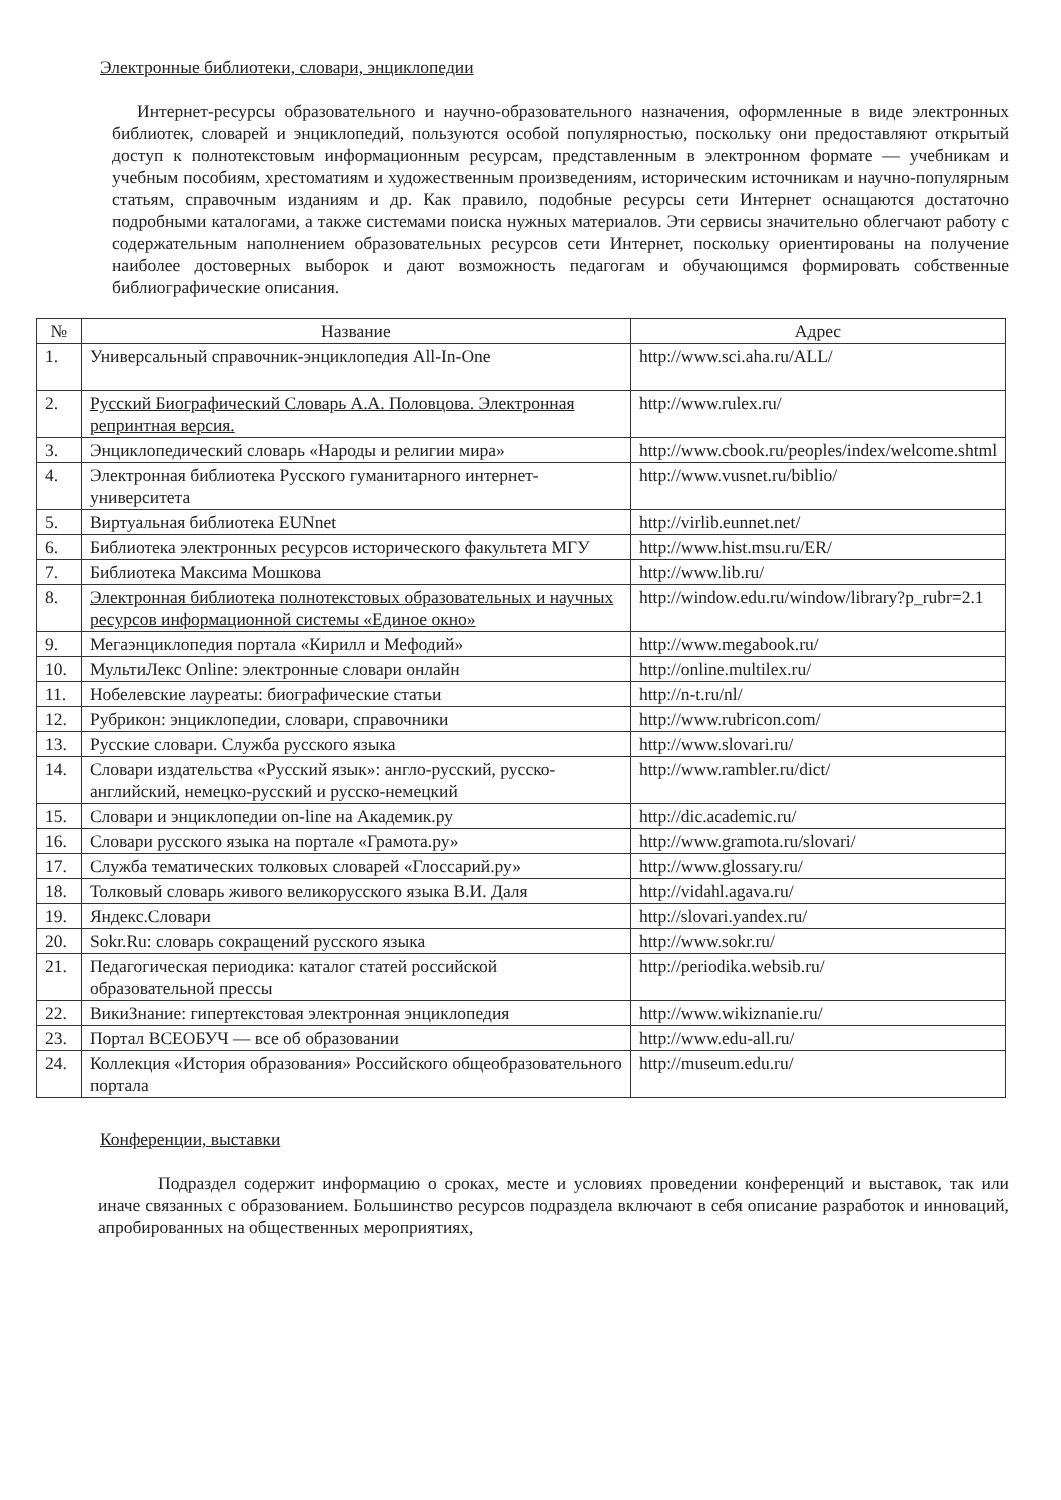Электронные библиотеки, словари, энциклопедии
Интернет-ресурсы образовательного и научно-образовательного назначения, оформленные в виде электронных библиотек, словарей и энциклопедий, пользуются особой популярностью, поскольку они предоставляют открытый доступ к полнотекстовым информационным ресурсам, представленным в электронном формате — учебникам и учебным пособиям, хрестоматиям и художественным произведениям, историческим источникам и научно-популярным статьям, справочным изданиям и др. Как правило, подобные ресурсы сети Интернет оснащаются достаточно подробными каталогами, а также системами поиска нужных материалов. Эти сервисы значительно облегчают работу с содержательным наполнением образовательных ресурсов сети Интернет, поскольку ориентированы на получение наиболее достоверных выборок и дают возможность педагогам и обучающимся формировать собственные библиографические описания.
| № | Название | Адрес |
| --- | --- | --- |
| 1. | Универсальный справочник-энциклопедия All-In-One | http://www.sci.aha.ru/ALL/ |
| 2. | Русский Биографический Словарь А.А. Половцова. Электронная репринтная версия. | http://www.rulex.ru/ |
| 3. | Энциклопедический словарь «Народы и религии мира» | http://www.cbook.ru/peoples/index/welcome.shtml |
| 4. | Электронная библиотека Русского гуманитарного интернет-университета | http://www.vusnet.ru/biblio/ |
| 5. | Виртуальная библиотека EUNnet | http://virlib.eunnet.net/ |
| 6. | Библиотека электронных ресурсов исторического факультета МГУ | http://www.hist.msu.ru/ER/ |
| 7. | Библиотека Максима Мошкова | http://www.lib.ru/ |
| 8. | Электронная библиотека полнотекстовых образовательных и научных ресурсов информационной системы «Единое окно» | http://window.edu.ru/window/library?p_rubr=2.1 |
| 9. | Мегаэнциклопедия портала «Кирилл и Мефодий» | http://www.megabook.ru/ |
| 10. | МультиЛекс Online: электронные словари онлайн | http://online.multilex.ru/ |
| 11. | Нобелевские лауреаты: биографические статьи | http://n-t.ru/nl/ |
| 12. | Рубрикон: энциклопедии, словари, справочники | http://www.rubricon.com/ |
| 13. | Русские словари. Служба русского языка | http://www.slovari.ru/ |
| 14. | Словари издательства «Русский язык»: англо-русский, русско-английский, немецко-русский и русско-немецкий | http://www.rambler.ru/dict/ |
| 15. | Словари и энциклопедии on-line на Академик.ру | http://dic.academic.ru/ |
| 16. | Словари русского языка на портале «Грамота.ру» | http://www.gramota.ru/slovari/ |
| 17. | Служба тематических толковых словарей «Глоссарий.ру» | http://www.glossary.ru/ |
| 18. | Толковый словарь живого великорусского языка В.И. Даля | http://vidahl.agava.ru/ |
| 19. | Яндекс.Словари | http://slovari.yandex.ru/ |
| 20. | Sokr.Ru: словарь сокращений русского языка | http://www.sokr.ru/ |
| 21. | Педагогическая периодика: каталог статей российской образовательной прессы | http://periodika.websib.ru/ |
| 22. | ВикиЗнание: гипертекстовая электронная энциклопедия | http://www.wikiznanie.ru/ |
| 23. | Портал ВСЕОБУЧ — все об образовании | http://www.edu-all.ru/ |
| 24. | Коллекция «История образования» Российского общеобразовательного портала | http://museum.edu.ru/ |
Конференции, выставки
Подраздел содержит информацию о сроках, месте и условиях проведении конференций и выставок, так или иначе связанных с образованием. Большинство ресурсов подраздела включают в себя описание разработок и инноваций, апробированных на общественных мероприятиях,